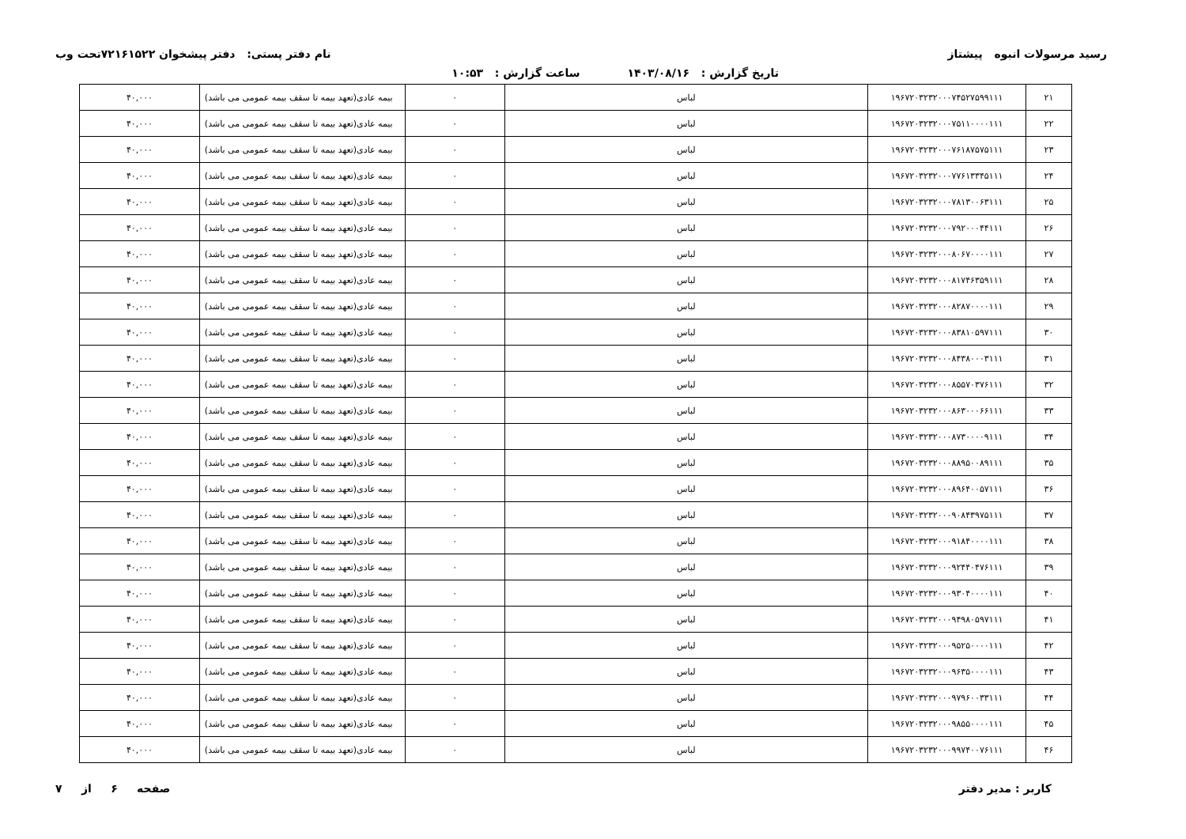رسید مرسولات انبوه پیشتاز نام دفتر پستی: دفتر پیشخوان ۷۲۱۶۱۵۲۲تحت وب
تاریخ گزارش : ۱۴۰۳/۰۸/۱۶ ساعت گزارش : ۱۰:۵۳
| ۲۱ | ۱۹۶۷۲۰۳۲۳۲۰۰۰۷۴۵۲۷۵۹۹۱۱۱ | لباس | ۰ | بیمه عادی(تعهد بیمه تا سقف بیمه عمومی می باشد) | ۴۰,۰۰۰ |
| ۲۲ | ۱۹۶۷۲۰۳۲۳۲۰۰۰۷۵۱۱۰۰۰۰۱۱۱ | لباس | ۰ | بیمه عادی(تعهد بیمه تا سقف بیمه عمومی می باشد) | ۴۰,۰۰۰ |
| ۲۳ | ۱۹۶۷۲۰۳۲۳۲۰۰۰۷۶۱۸۷۵۷۵۱۱۱ | لباس | ۰ | بیمه عادی(تعهد بیمه تا سقف بیمه عمومی می باشد) | ۴۰,۰۰۰ |
| ۲۴ | ۱۹۶۷۲۰۳۲۳۲۰۰۰۷۷۶۱۳۳۴۵۱۱۱ | لباس | ۰ | بیمه عادی(تعهد بیمه تا سقف بیمه عمومی می باشد) | ۴۰,۰۰۰ |
| ۲۵ | ۱۹۶۷۲۰۳۲۳۲۰۰۰۷۸۱۳۰۰۶۳۱۱۱ | لباس | ۰ | بیمه عادی(تعهد بیمه تا سقف بیمه عمومی می باشد) | ۴۰,۰۰۰ |
| ۲۶ | ۱۹۶۷۲۰۳۲۳۲۰۰۰۷۹۲۰۰۰۴۴۱۱۱ | لباس | ۰ | بیمه عادی(تعهد بیمه تا سقف بیمه عمومی می باشد) | ۴۰,۰۰۰ |
| ۲۷ | ۱۹۶۷۲۰۳۲۳۲۰۰۰۸۰۶۷۰۰۰۰۱۱۱ | لباس | ۰ | بیمه عادی(تعهد بیمه تا سقف بیمه عمومی می باشد) | ۴۰,۰۰۰ |
| ۲۸ | ۱۹۶۷۲۰۳۲۳۲۰۰۰۸۱۷۴۶۳۵۹۱۱۱ | لباس | ۰ | بیمه عادی(تعهد بیمه تا سقف بیمه عمومی می باشد) | ۴۰,۰۰۰ |
| ۲۹ | ۱۹۶۷۲۰۳۲۳۲۰۰۰۸۲۸۷۰۰۰۰۱۱۱ | لباس | ۰ | بیمه عادی(تعهد بیمه تا سقف بیمه عمومی می باشد) | ۴۰,۰۰۰ |
| ۳۰ | ۱۹۶۷۲۰۳۲۳۲۰۰۰۸۳۸۱۰۵۹۷۱۱۱ | لباس | ۰ | بیمه عادی(تعهد بیمه تا سقف بیمه عمومی می باشد) | ۴۰,۰۰۰ |
| ۳۱ | ۱۹۶۷۲۰۳۲۳۲۰۰۰۸۴۳۸۰۰۰۳۱۱۱ | لباس | ۰ | بیمه عادی(تعهد بیمه تا سقف بیمه عمومی می باشد) | ۴۰,۰۰۰ |
| ۳۲ | ۱۹۶۷۲۰۳۲۳۲۰۰۰۸۵۵۷۰۳۷۶۱۱۱ | لباس | ۰ | بیمه عادی(تعهد بیمه تا سقف بیمه عمومی می باشد) | ۴۰,۰۰۰ |
| ۳۳ | ۱۹۶۷۲۰۳۲۳۲۰۰۰۸۶۳۰۰۰۶۶۱۱۱ | لباس | ۰ | بیمه عادی(تعهد بیمه تا سقف بیمه عمومی می باشد) | ۴۰,۰۰۰ |
| ۳۴ | ۱۹۶۷۲۰۳۲۳۲۰۰۰۸۷۳۰۰۰۰۹۱۱۱ | لباس | ۰ | بیمه عادی(تعهد بیمه تا سقف بیمه عمومی می باشد) | ۴۰,۰۰۰ |
| ۳۵ | ۱۹۶۷۲۰۳۲۳۲۰۰۰۸۸۹۵۰۰۸۹۱۱۱ | لباس | ۰ | بیمه عادی(تعهد بیمه تا سقف بیمه عمومی می باشد) | ۴۰,۰۰۰ |
| ۳۶ | ۱۹۶۷۲۰۳۲۳۲۰۰۰۸۹۶۴۰۰۵۷۱۱۱ | لباس | ۰ | بیمه عادی(تعهد بیمه تا سقف بیمه عمومی می باشد) | ۴۰,۰۰۰ |
| ۳۷ | ۱۹۶۷۲۰۳۲۳۲۰۰۰۹۰۸۴۳۹۷۵۱۱۱ | لباس | ۰ | بیمه عادی(تعهد بیمه تا سقف بیمه عمومی می باشد) | ۴۰,۰۰۰ |
| ۳۸ | ۱۹۶۷۲۰۳۲۳۲۰۰۰۹۱۸۴۰۰۰۰۱۱۱ | لباس | ۰ | بیمه عادی(تعهد بیمه تا سقف بیمه عمومی می باشد) | ۴۰,۰۰۰ |
| ۳۹ | ۱۹۶۷۲۰۳۲۳۲۰۰۰۹۲۴۴۰۴۷۶۱۱۱ | لباس | ۰ | بیمه عادی(تعهد بیمه تا سقف بیمه عمومی می باشد) | ۴۰,۰۰۰ |
| ۴۰ | ۱۹۶۷۲۰۳۲۳۲۰۰۰۹۳۰۴۰۰۰۰۱۱۱ | لباس | ۰ | بیمه عادی(تعهد بیمه تا سقف بیمه عمومی می باشد) | ۴۰,۰۰۰ |
| ۴۱ | ۱۹۶۷۲۰۳۲۳۲۰۰۰۹۴۹۸۰۵۹۷۱۱۱ | لباس | ۰ | بیمه عادی(تعهد بیمه تا سقف بیمه عمومی می باشد) | ۴۰,۰۰۰ |
| ۴۲ | ۱۹۶۷۲۰۳۲۳۲۰۰۰۹۵۲۵۰۰۰۰۱۱۱ | لباس | ۰ | بیمه عادی(تعهد بیمه تا سقف بیمه عمومی می باشد) | ۴۰,۰۰۰ |
| ۴۳ | ۱۹۶۷۲۰۳۲۳۲۰۰۰۹۶۳۵۰۰۰۰۱۱۱ | لباس | ۰ | بیمه عادی(تعهد بیمه تا سقف بیمه عمومی می باشد) | ۴۰,۰۰۰ |
| ۴۴ | ۱۹۶۷۲۰۳۲۳۲۰۰۰۹۷۹۶۰۰۳۳۱۱۱ | لباس | ۰ | بیمه عادی(تعهد بیمه تا سقف بیمه عمومی می باشد) | ۴۰,۰۰۰ |
| ۴۵ | ۱۹۶۷۲۰۳۲۳۲۰۰۰۹۸۵۵۰۰۰۰۱۱۱ | لباس | ۰ | بیمه عادی(تعهد بیمه تا سقف بیمه عمومی می باشد) | ۴۰,۰۰۰ |
| ۴۶ | ۱۹۶۷۲۰۳۲۳۲۰۰۰۹۹۷۴۰۰۷۶۱۱۱ | لباس | ۰ | بیمه عادی(تعهد بیمه تا سقف بیمه عمومی می باشد) | ۴۰,۰۰۰ |
کاربر : مدیر دفتر صفحه ۶ از ۷